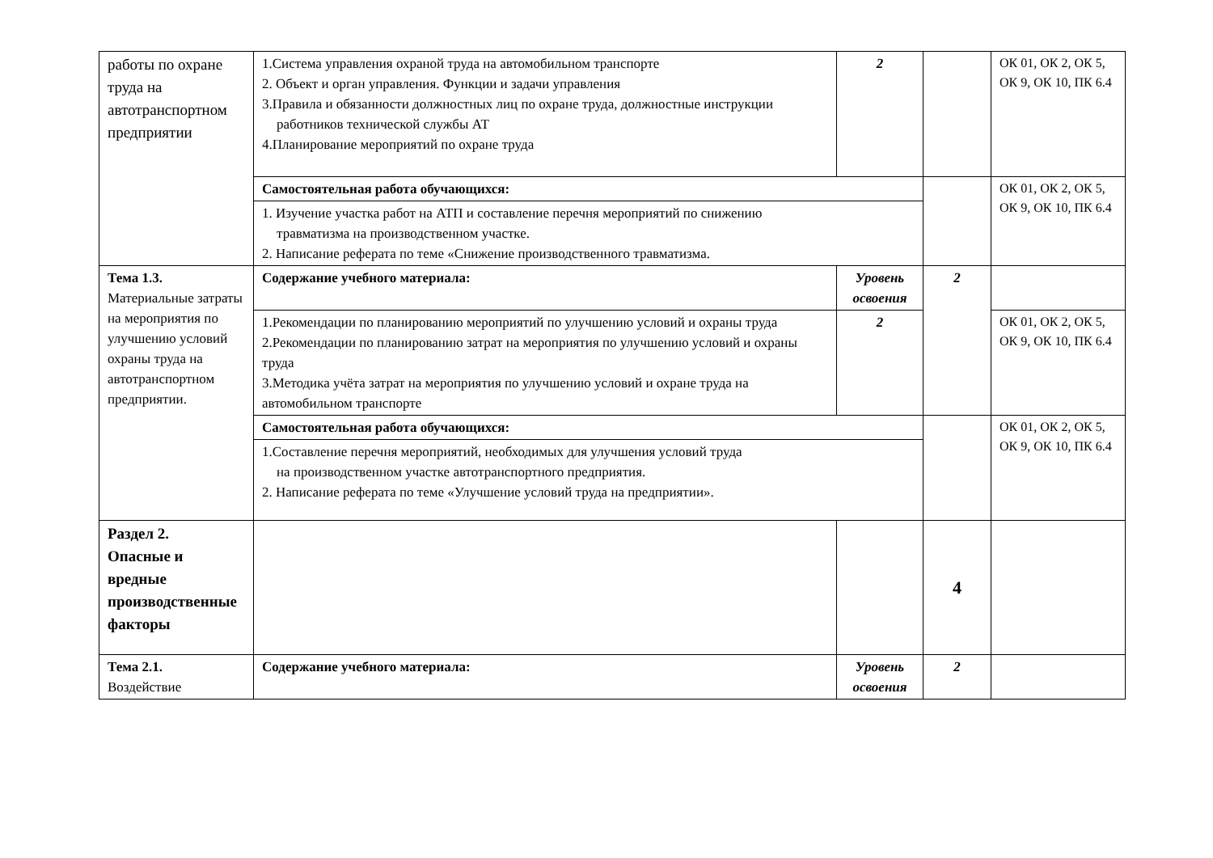| работы по охране труда на автотранспортном предприятии | 1.Система управления охраной труда на автомобильном транспорте 2. Объект и орган управления. Функции и задачи управления 3.Правила и обязанности должностных лиц по охране труда, должностные инструкции работников технической службы АТ 4.Планирование мероприятий по охране труда | 2 | | ОК 01, ОК 2, ОК 5, ОК 9, ОК 10, ПК 6.4 |
| | Самостоятельная работа обучающихся: | | | ОК 01, ОК 2, ОК 5, ОК 9, ОК 10, ПК 6.4 |
| | 1. Изучение участка работ на АТП и составление перечня мероприятий по снижению травматизма на производственном участке. 2. Написание реферата по теме «Снижение производственного травматизма. | | | |
| Тема 1.3. Материальные затраты на мероприятия по улучшению условий охраны труда на автотранспортном предприятии. | Содержание учебного материала: | Уровень освоения | 2 | |
| | 1.Рекомендации по планированию мероприятий по улучшению условий и охраны труда 2.Рекомендации по планированию затрат на мероприятия по улучшению условий и охраны труда 3.Методика учёта затрат на мероприятия по улучшению условий и охране труда на автомобильном транспорте | 2 | | ОК 01, ОК 2, ОК 5, ОК 9, ОК 10, ПК 6.4 |
| | Самостоятельная работа обучающихся: | | | ОК 01, ОК 2, ОК 5, ОК 9, ОК 10, ПК 6.4 |
| | 1.Составление перечня мероприятий, необходимых для улучшения условий труда на производственном участке автотранспортного предприятия. 2. Написание реферата по теме «Улучшение условий труда на предприятии». | | | |
| Раздел 2. Опасные и вредные производственные факторы | | | 4 | |
| Тема 2.1. Воздействие | Содержание учебного материала: | Уровень освоения | 2 | |